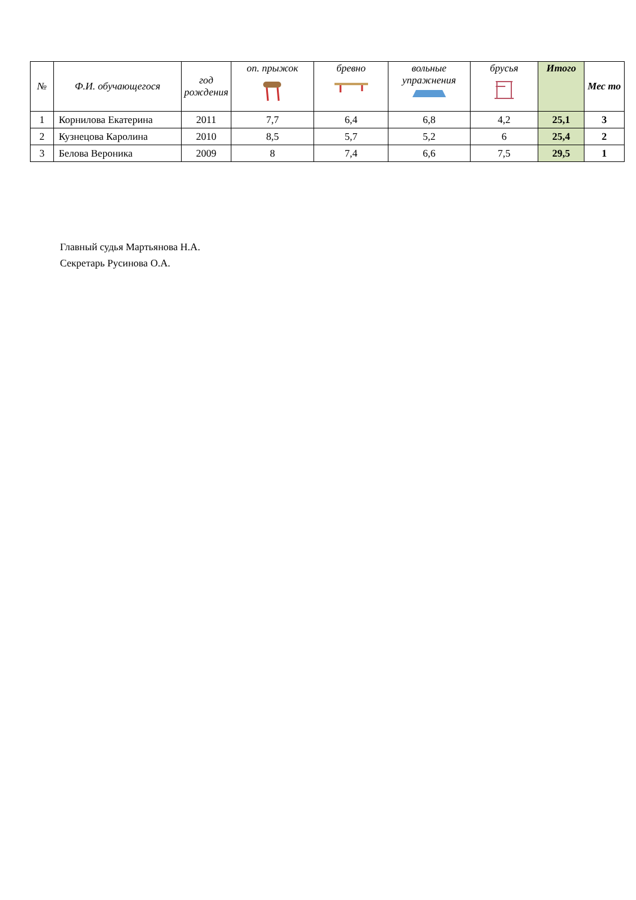| № | Ф.И. обучающегося | год рождения | оп. прыжок | бревно | вольные упражнения | брусья | Итого | Мес то |
| --- | --- | --- | --- | --- | --- | --- | --- | --- |
| 1 | Корнилова Екатерина | 2011 | 7,7 | 6,4 | 6,8 | 4,2 | 25,1 | 3 |
| 2 | Кузнецова Каролина | 2010 | 8,5 | 5,7 | 5,2 | 6 | 25,4 | 2 |
| 3 | Белова Вероника | 2009 | 8 | 7,4 | 6,6 | 7,5 | 29,5 | 1 |
Главный судья Мартьянова Н.А.
Секретарь Русинова О.А.